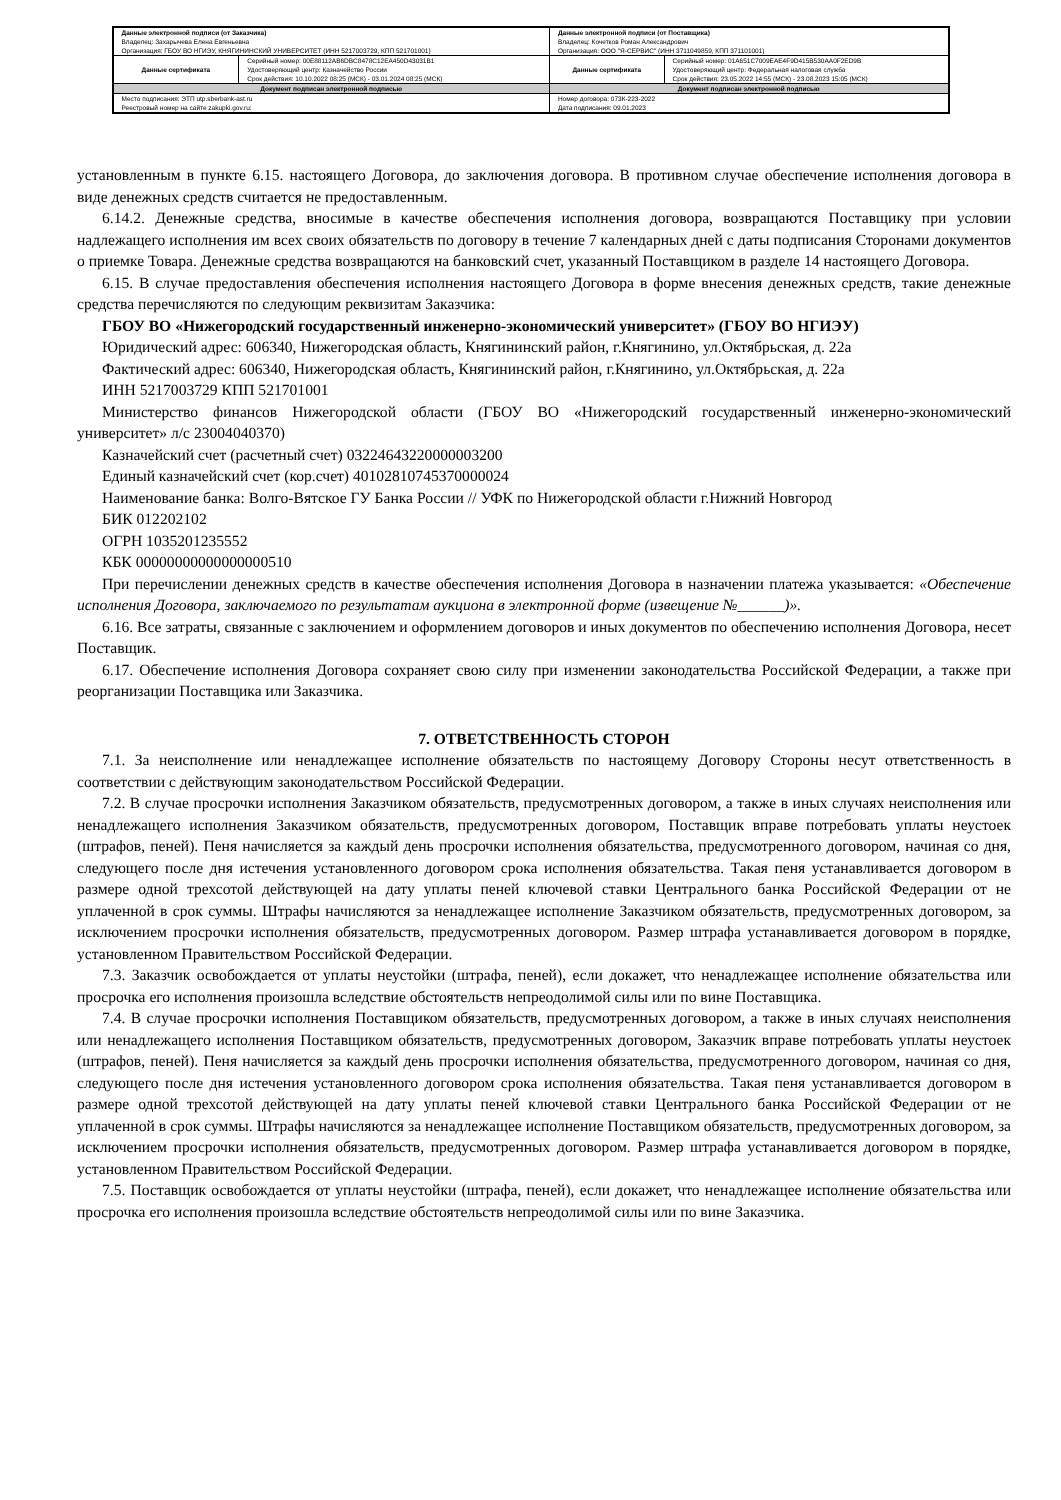| Данные электронной подписи (от Заказчика) Владелец: Захарычева Елена Евгеньевна Организация: ГБОУ ВО НГИЭУ, КНЯГИНИНСКИЙ УНИВЕРСИТЕТ (ИНН 5217003729, КПП 521701001) | | Данные электронной подписи (от Поставщика) Владелец: Кочетков Роман Александрович Организация: ООО "Я-СЕРВИС" (ИНН 3711049859, КПП 371101001) | |
| Данные сертификата | Серийный номер: 00E88112AB6DBC8478C12EA450D43031B1 Удостоверяющий центр: Казначейство России Срок действия: 10.10.2022 08:25 (МСК) - 03.01.2024 08:25 (МСК) | Данные сертификата | Серийный номер: 01A651C7009EAE4F9D415B530AA0F2ED9B Удостоверяющий центр: Федеральная налоговая служба Срок действия: 23.05.2022 14:55 (МСК) - 23.08.2023 15:05 (МСК) |
| Документ подписан электронной подписью | | Документ подписан электронной подписью | |
| Место подписания: ЭТП utp.sberbank-ast.ru Реестровый номер на сайте zakupki.gov.ru: | | Номер договора: 073К-223-2022 Дата подписания: 09.01.2023 | |
установленным в пункте 6.15. настоящего Договора, до заключения договора. В противном случае обеспечение исполнения договора в виде денежных средств считается не предоставленным.
6.14.2. Денежные средства, вносимые в качестве обеспечения исполнения договора, возвращаются Поставщику при условии надлежащего исполнения им всех своих обязательств по договору в течение 7 календарных дней с даты подписания Сторонами документов о приемке Товара. Денежные средства возвращаются на банковский счет, указанный Поставщиком в разделе 14 настоящего Договора.
6.15. В случае предоставления обеспечения исполнения настоящего Договора в форме внесения денежных средств, такие денежные средства перечисляются по следующим реквизитам Заказчика:
ГБОУ ВО «Нижегородский государственный инженерно-экономический университет» (ГБОУ ВО НГИЭУ)
Юридический адрес: 606340, Нижегородская область, Княгининский район, г.Княгинино, ул.Октябрьская, д. 22а
Фактический адрес: 606340, Нижегородская область, Княгининский район, г.Княгинино, ул.Октябрьская, д. 22а
ИНН 5217003729 КПП 521701001
Министерство финансов Нижегородской области (ГБОУ ВО «Нижегородский государственный инженерно-экономический университет» л/с 23004040370)
Казначейский счет (расчетный счет) 03224643220000003200
Единый казначейский счет (кор.счет) 40102810745370000024
Наименование банка: Волго-Вятское ГУ Банка России // УФК по Нижегородской области г.Нижний Новгород
БИК 012202102
ОГРН 1035201235552
КБК 00000000000000000510
При перечислении денежных средств в качестве обеспечения исполнения Договора в назначении платежа указывается: «Обеспечение исполнения Договора, заключаемого по результатам аукциона в электронной форме (извещение №______)».
6.16. Все затраты, связанные с заключением и оформлением договоров и иных документов по обеспечению исполнения Договора, несет Поставщик.
6.17. Обеспечение исполнения Договора сохраняет свою силу при изменении законодательства Российской Федерации, а также при реорганизации Поставщика или Заказчика.
7. ОТВЕТСТВЕННОСТЬ СТОРОН
7.1. За неисполнение или ненадлежащее исполнение обязательств по настоящему Договору Стороны несут ответственность в соответствии с действующим законодательством Российской Федерации.
7.2. В случае просрочки исполнения Заказчиком обязательств, предусмотренных договором, а также в иных случаях неисполнения или ненадлежащего исполнения Заказчиком обязательств, предусмотренных договором, Поставщик вправе потребовать уплаты неустоек (штрафов, пеней). Пеня начисляется за каждый день просрочки исполнения обязательства, предусмотренного договором, начиная со дня, следующего после дня истечения установленного договором срока исполнения обязательства. Такая пеня устанавливается договором в размере одной трехсотой действующей на дату уплаты пеней ключевой ставки Центрального банка Российской Федерации от не уплаченной в срок суммы. Штрафы начисляются за ненадлежащее исполнение Заказчиком обязательств, предусмотренных договором, за исключением просрочки исполнения обязательств, предусмотренных договором. Размер штрафа устанавливается договором в порядке, установленном Правительством Российской Федерации.
7.3. Заказчик освобождается от уплаты неустойки (штрафа, пеней), если докажет, что ненадлежащее исполнение обязательства или просрочка его исполнения произошла вследствие обстоятельств непреодолимой силы или по вине Поставщика.
7.4. В случае просрочки исполнения Поставщиком обязательств, предусмотренных договором, а также в иных случаях неисполнения или ненадлежащего исполнения Поставщиком обязательств, предусмотренных договором, Заказчик вправе потребовать уплаты неустоек (штрафов, пеней). Пеня начисляется за каждый день просрочки исполнения обязательства, предусмотренного договором, начиная со дня, следующего после дня истечения установленного договором срока исполнения обязательства. Такая пеня устанавливается договором в размере одной трехсотой действующей на дату уплаты пеней ключевой ставки Центрального банка Российской Федерации от не уплаченной в срок суммы. Штрафы начисляются за ненадлежащее исполнение Поставщиком обязательств, предусмотренных договором, за исключением просрочки исполнения обязательств, предусмотренных договором. Размер штрафа устанавливается договором в порядке, установленном Правительством Российской Федерации.
7.5. Поставщик освобождается от уплаты неустойки (штрафа, пеней), если докажет, что ненадлежащее исполнение обязательства или просрочка его исполнения произошла вследствие обстоятельств непреодолимой силы или по вине Заказчика.